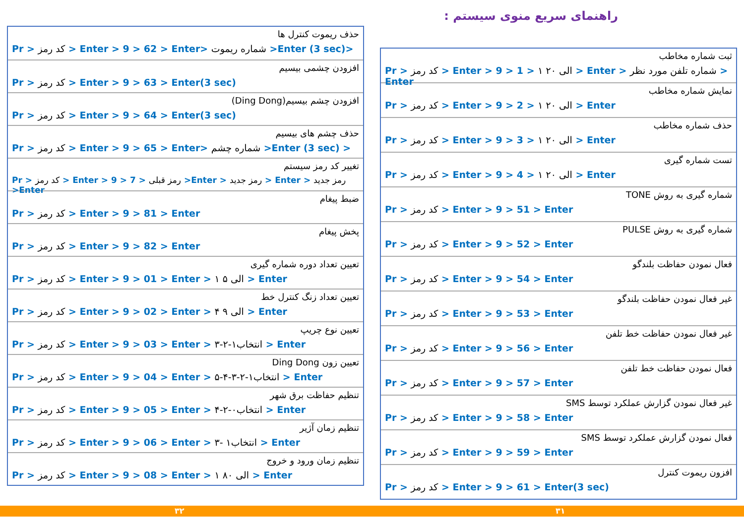راهنمای سریع منوی سیستم :
ثبت شماره مخاطب
Pr > کد رمز > Enter > 9 > 1 > ۱ الی ۲۰ > Enter > شماره تلفن مورد نظر > Enter
نمایش شماره مخاطب
Pr > کد رمز > Enter > 9 > 2 > ۱ الی ۲۰ > Enter
حذف شماره مخاطب
Pr > کد رمز > Enter > 9 > 3 > ۱ الی ۲۰ > Enter
تست شماره گیری
Pr > کد رمز > Enter > 9 > 4 > ۱ الی ۲۰ > Enter
شماره گیری به روش TONE
Pr > کد رمز > Enter > 9 > 51 > Enter
شماره گیری به روش PULSE
Pr > کد رمز > Enter > 9 > 52 > Enter
فعال نمودن حفاظت بلندگو
Pr > کد رمز > Enter > 9 > 54 > Enter
غیر فعال نمودن حفاظت بلندگو
Pr > کد رمز > Enter > 9 > 53 > Enter
غیر فعال نمودن حفاظت خط تلفن
Pr > کد رمز > Enter > 9 > 56 > Enter
فعال نمودن حفاظت خط تلفن
Pr > کد رمز > Enter > 9 > 57 > Enter
غیر فعال نمودن گزارش عملکرد توسط SMS
Pr > کد رمز > Enter > 9 > 58 > Enter
فعال نمودن گزارش عملکرد توسط SMS
Pr > کد رمز > Enter > 9 > 59 > Enter
افزون ریموت کنترل
Pr > کد رمز > Enter > 9 > 61 > Enter(3 sec)
حذف ریموت کنترل ها
Pr > کد رمز > Enter > 9 > 62 > Enter> شماره ریموت >Enter (3 sec)>
افزودن چشمی بیسیم
Pr > کد رمز > Enter > 9 > 63 > Enter(3 sec)
افزودن چشم بیسیم(Ding Dong)
Pr > کد رمز > Enter > 9 > 64 > Enter(3 sec)
حذف چشم های بیسیم
Pr > کد رمز > Enter > 9 > 65 > Enter> شماره چشم >Enter (3 sec) >
تغییر کد رمز سیستم
Pr > کد رمز > Enter > 9 > 7 > رمز قبلی >Enter > رمز جدید > Enter > رمز جدید >Enter
ضبط پیغام
Pr > کد رمز > Enter > 9 > 81 > Enter
پخش پیغام
Pr > کد رمز > Enter > 9 > 82 > Enter
تعیین تعداد دوره شماره گیری
Pr > کد رمز > Enter > 9 > 01 > Enter > ۱ الی ۵ > Enter
تعیین تعداد زنگ کنترل خط
Pr > کد رمز > Enter > 9 > 02 > Enter > ۴ الی ۹ > Enter
تعیین نوع چریپ
Pr > کد رمز > Enter > 9 > 03 > Enter > انتخاب۱-۲-۳ > Enter
تعیین زون Ding Dong
Pr > کد رمز > Enter > 9 > 04 > Enter > انتخاب۱-۲-۳-۴-۵ > Enter
تنظیم حفاظت برق شهر
Pr > کد رمز > Enter > 9 > 05 > Enter > انتخاب۰-۲-۴ > Enter
تنظیم زمان آژیر
Pr > کد رمز > Enter > 9 > 06 > Enter > انتخاب۱ -۳ > Enter
تنظیم زمان ورود و خروج
Pr > کد رمز > Enter > 9 > 08 > Enter > ۱ الی ۸۰ > Enter
۳۲ ۳۱